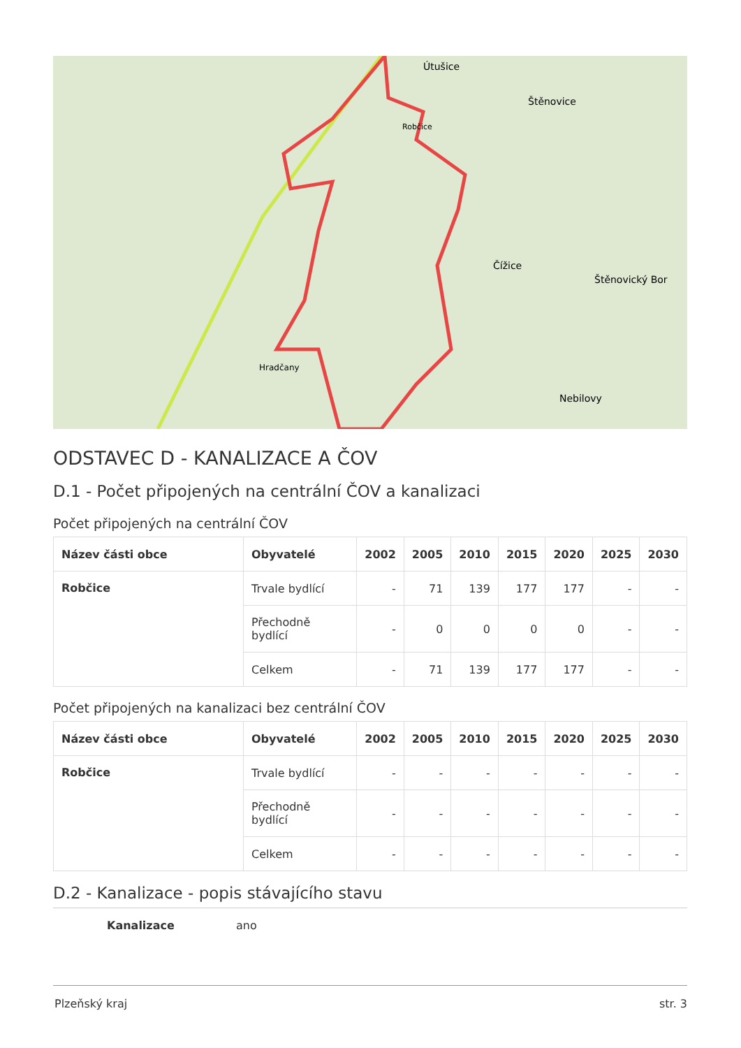Útušice
Štěnovice
Robčice
Čížice
Štěnovický Bor
Hradčany
Nebilovy
ODSTAVEC D - KANALIZACE A ČOV
D.1 - Počet připojených na centrální ČOV a kanalizaci
Počet připojených na centrální ČOV
| Název části obce | Obyvatelé | 2002 | 2005 | 2010 | 2015 | 2020 | 2025 | 2030 |
| --- | --- | --- | --- | --- | --- | --- | --- | --- |
| Robčice | Trvale bydlící | - | 71 | 139 | 177 | 177 | - | - |
| | Přechodně bydlící | - | 0 | 0 | 0 | 0 | - | - |
| | Celkem | - | 71 | 139 | 177 | 177 | - | - |
Počet připojených na kanalizaci bez centrální ČOV
| Název části obce | Obyvatelé | 2002 | 2005 | 2010 | 2015 | 2020 | 2025 | 2030 |
| --- | --- | --- | --- | --- | --- | --- | --- | --- |
| Robčice | Trvale bydlící | - | - | - | - | - | - | - |
| | Přechodně bydlící | - | - | - | - | - | - | - |
| | Celkem | - | - | - | - | - | - | - |
D.2 - Kanalizace - popis stávajícího stavu
Kanalizace ano
Plzeňský kraj str. 3